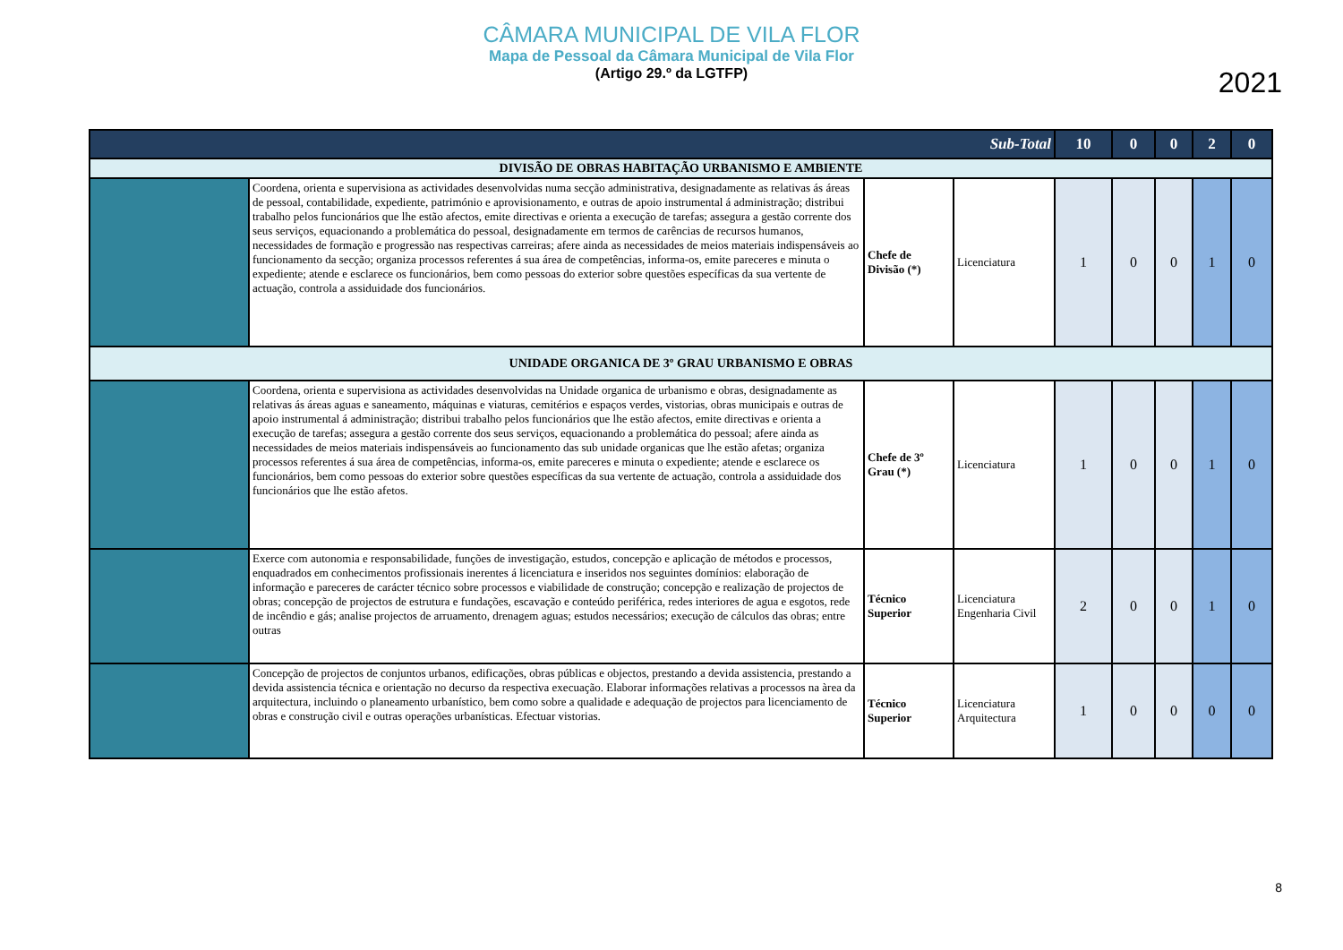CÂMARA MUNICIPAL DE VILA FLOR
Mapa de Pessoal da Câmara Municipal de Vila Flor
(Artigo 29.º da LGTFP)
2021
| Sub-Total | | | | 10 | 0 | 0 | 2 | 0 |
| DIVISÃO DE OBRAS HABITAÇÃO URBANISMO E AMBIENTE | | | | | | | | |
| | Coordena, orienta e supervisiona as actividades desenvolvidas numa secção administrativa, designadamente as relativas ás áreas de pessoal, contabilidade, expediente, património e aprovisionamento, e outras de apoio instrumental á administração; distribui trabalho pelos funcionários que lhe estão afectos, emite directivas e orienta a execução de tarefas; assegura a gestão corrente dos seus serviços, equacionando a problemática do pessoal, designadamente em termos de carências de recursos humanos, necessidades de formação e progressão nas respectivas carreiras; afere ainda as necessidades de meios materiais indispensáveis ao funcionamento da secção; organiza processos referentes á sua área de competências, informa-os, emite pareceres e minuta o expediente; atende e esclarece os funcionários, bem como pessoas do exterior sobre questões específicas da sua vertente de actuação, controla a assiduidade dos funcionários. | Chefe de Divisão (*) | Licenciatura | 1 | 0 | 0 | 1 | 0 |
| UNIDADE ORGANICA DE 3º GRAU URBANISMO E OBRAS | | | | | | | | |
| | Coordena, orienta e supervisiona as actividades desenvolvidas na Unidade organica de urbanismo e obras, designadamente as relativas ás áreas aguas e saneamento, máquinas e viaturas, cemitérios e espaços verdes, vistorias, obras municipais e outras de apoio instrumental á administração; distribui trabalho pelos funcionários que lhe estão afectos, emite directivas e orienta a execução de tarefas; assegura a gestão corrente dos seus serviços, equacionando a problemática do pessoal; afere ainda as necessidades de meios materiais indispensáveis ao funcionamento das sub unidade organicas que lhe estão afetas; organiza processos referentes á sua área de competências, informa-os, emite pareceres e minuta o expediente; atende e esclarece os funcionários, bem como pessoas do exterior sobre questões específicas da sua vertente de actuação, controla a assiduidade dos funcionários que lhe estão afetos. | Chefe de 3º Grau (*) | Licenciatura | 1 | 0 | 0 | 1 | 0 |
| | Exerce com autonomia e responsabilidade, funções de investigação, estudos, concepção e aplicação de métodos e processos, enquadrados em conhecimentos profissionais inerentes á licenciatura e inseridos nos seguintes domínios: elaboração de informação e pareceres de carácter técnico sobre processos e viabilidade de construção; concepção e realização de projectos de obras; concepção de projectos de estrutura e fundações, escavação e conteúdo periférica, redes interiores de agua e esgotos, rede de incêndio e gás; analise projectos de arruamento, drenagem aguas; estudos necessários; execução de cálculos das obras; entre outras | Técnico Superior | Licenciatura Engenharia Civil | 2 | 0 | 0 | 1 | 0 |
| | Concepção de projectos de conjuntos urbanos, edificações, obras públicas e objectos, prestando a devida assistencia, prestando a devida assistencia técnica e orientação no decurso da respectiva execuação. Elaborar informações relativas a processos na àrea da arquitectura, incluindo o planeamento urbanístico, bem como sobre a qualidade e adequação de projectos para licenciamento de obras e construção civil e outras operações urbanísticas. Efectuar vistorias. | Técnico Superior | Licenciatura Arquitectura | 1 | 0 | 0 | 0 | 0 |
8